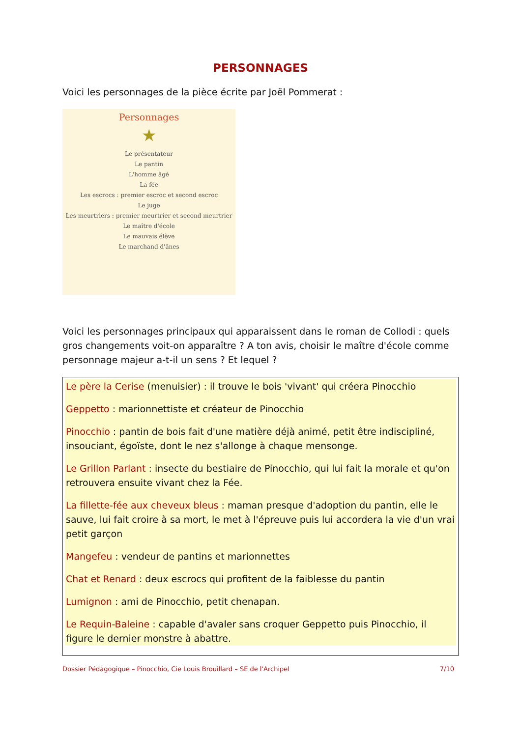PERSONNAGES
Voici les personnages de la pièce écrite par Joël Pommerat :
Personnages
★
Le présentateur
Le pantin
L'homme âgé
La fée
Les escrocs : premier escroc et second escroc
Le juge
Les meurtriers : premier meurtrier et second meurtrier
Le maître d'école
Le mauvais élève
Le marchand d'ânes
Voici les personnages principaux qui apparaissent dans le roman de Collodi : quels gros changements voit-on apparaître ? A ton avis, choisir le maître d'école comme personnage majeur a-t-il un sens ? Et lequel ?
Le père la Cerise (menuisier) : il trouve le bois 'vivant' qui créera Pinocchio
Geppetto : marionnettiste et créateur de Pinocchio
Pinocchio : pantin de bois fait d'une matière déjà animé, petit être indiscipliné, insouciant, égoïste, dont le nez s'allonge à chaque mensonge.
Le Grillon Parlant : insecte du bestiaire de Pinocchio, qui lui fait la morale et qu'on retrouvera ensuite vivant chez la Fée.
La fillette-fée aux cheveux bleus : maman presque d'adoption du pantin, elle le sauve, lui fait croire à sa mort, le met à l'épreuve puis lui accordera la vie d'un vrai petit garçon
Mangefeu : vendeur de pantins et marionnettes
Chat et Renard : deux escrocs qui profitent de la faiblesse du pantin
Lumignon : ami de Pinocchio, petit chenapan.
Le Requin-Baleine : capable d'avaler sans croquer Geppetto puis Pinocchio, il figure le dernier monstre à abattre.
Dossier Pédagogique – Pinocchio, Cie Louis Brouillard – SE de l'Archipel 7/10